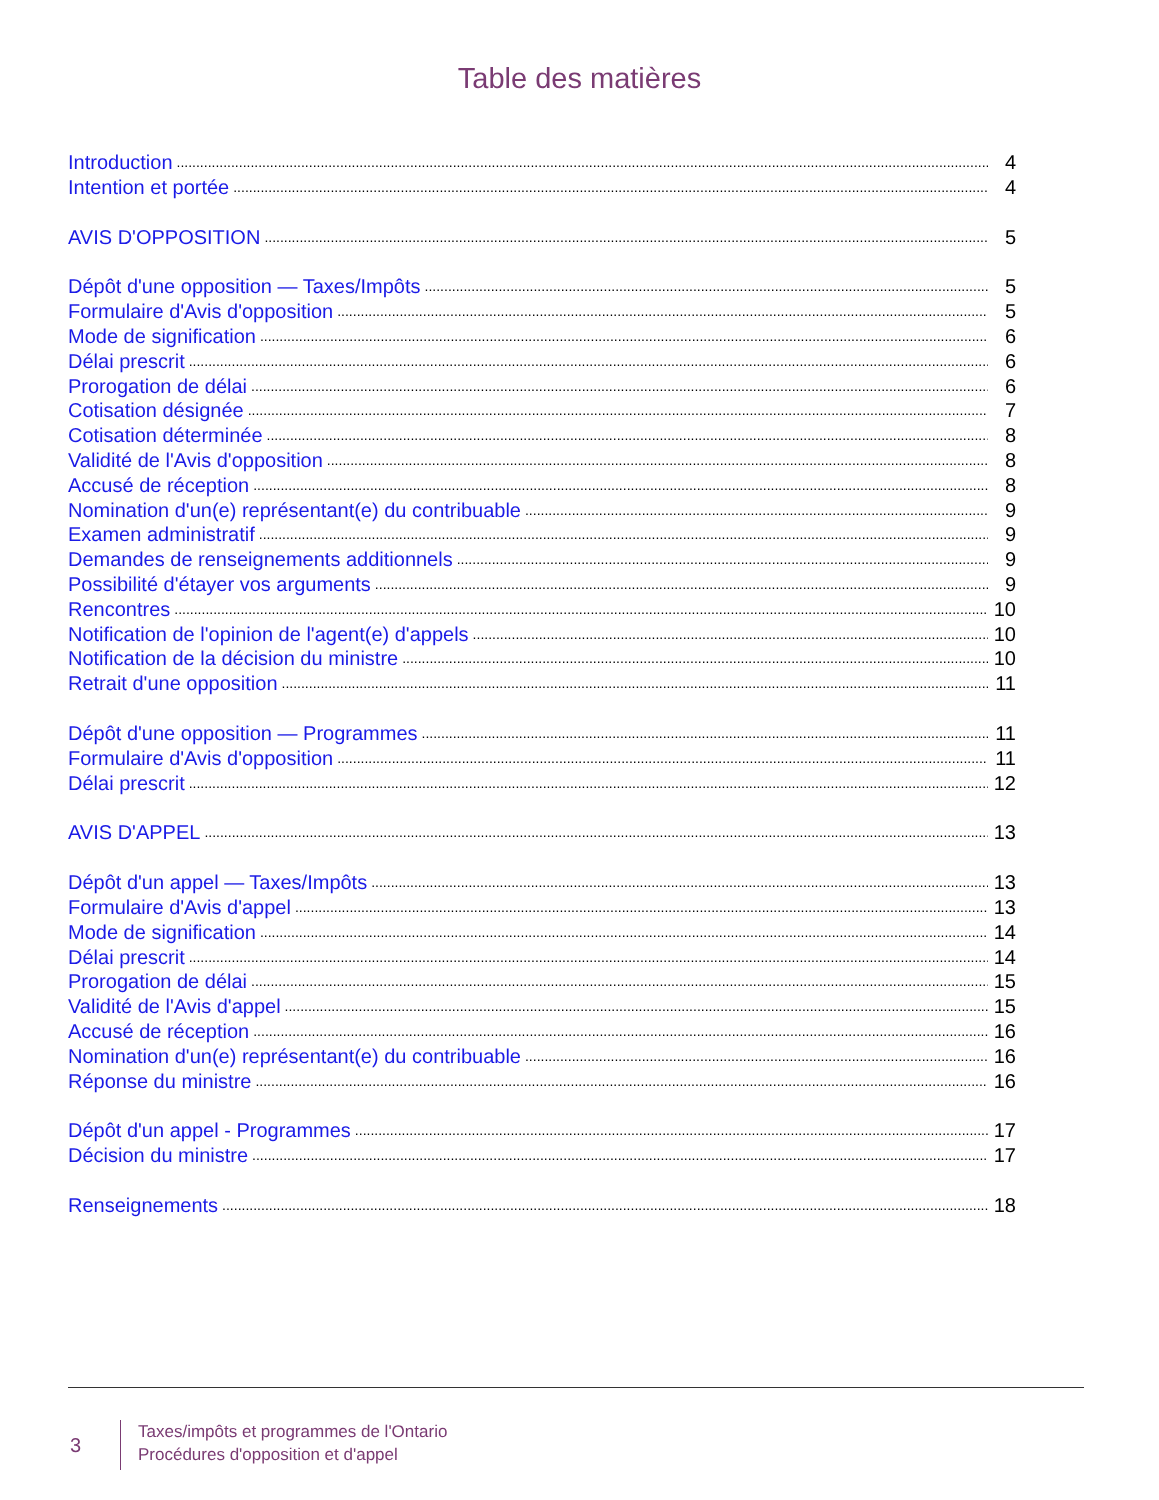Table des matières
Introduction 4
Intention et portée 4
AVIS D'OPPOSITION 5
Dépôt d'une opposition — Taxes/Impôts 5
Formulaire d'Avis d'opposition 5
Mode de signification 6
Délai prescrit 6
Prorogation de délai 6
Cotisation désignée 7
Cotisation déterminée 8
Validité de l'Avis d'opposition 8
Accusé de réception 8
Nomination d'un(e) représentant(e) du contribuable 9
Examen administratif 9
Demandes de renseignements additionnels 9
Possibilité d'étayer vos arguments 9
Rencontres 10
Notification de l'opinion de l'agent(e) d'appels 10
Notification de la décision du ministre 10
Retrait d'une opposition 11
Dépôt d'une opposition — Programmes 11
Formulaire d'Avis d'opposition 11
Délai prescrit 12
AVIS D'APPEL 13
Dépôt d'un appel — Taxes/Impôts 13
Formulaire d'Avis d'appel 13
Mode de signification 14
Délai prescrit 14
Prorogation de délai 15
Validité de l'Avis d'appel 15
Accusé de réception 16
Nomination d'un(e) représentant(e) du contribuable 16
Réponse du ministre 16
Dépôt d'un appel - Programmes 17
Décision du ministre 17
Renseignements 18
3
Taxes/impôts et programmes de l'Ontario
Procédures d'opposition et d'appel